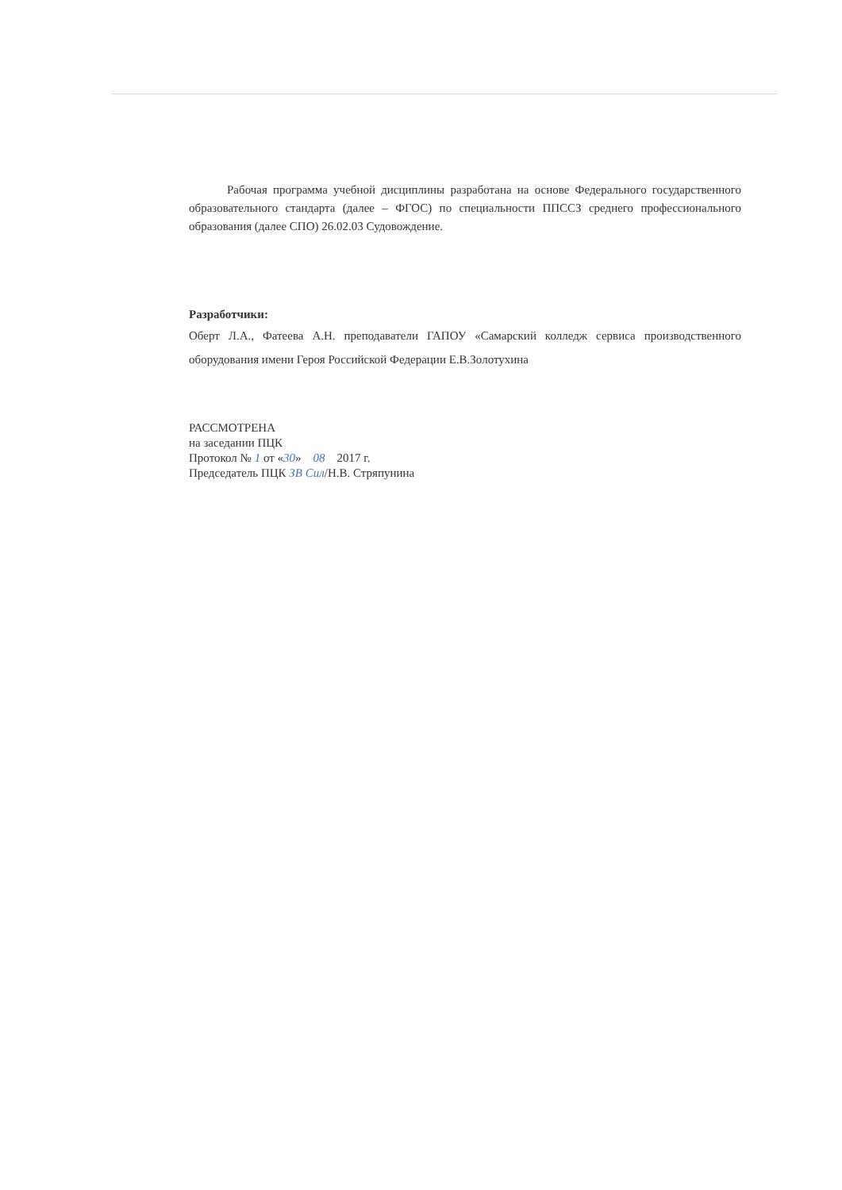Рабочая программа учебной дисциплины разработана на основе Федерального государственного образовательного стандарта (далее – ФГОС) по специальности ППССЗ среднего профессионального образования (далее СПО) 26.02.03 Судовождение.
Разработчики:
Оберт Л.А., Фатеева А.Н. преподаватели ГАПОУ «Самарский колледж сервиса производственного оборудования имени Героя Российской Федерации Е.В.Золотухина
РАССМОТРЕНА
на заседании ПЦК
Протокол № 1 от «30» 08 2017 г.
Председатель ПЦК ЗВ Сил/Н.В. Стряпунина